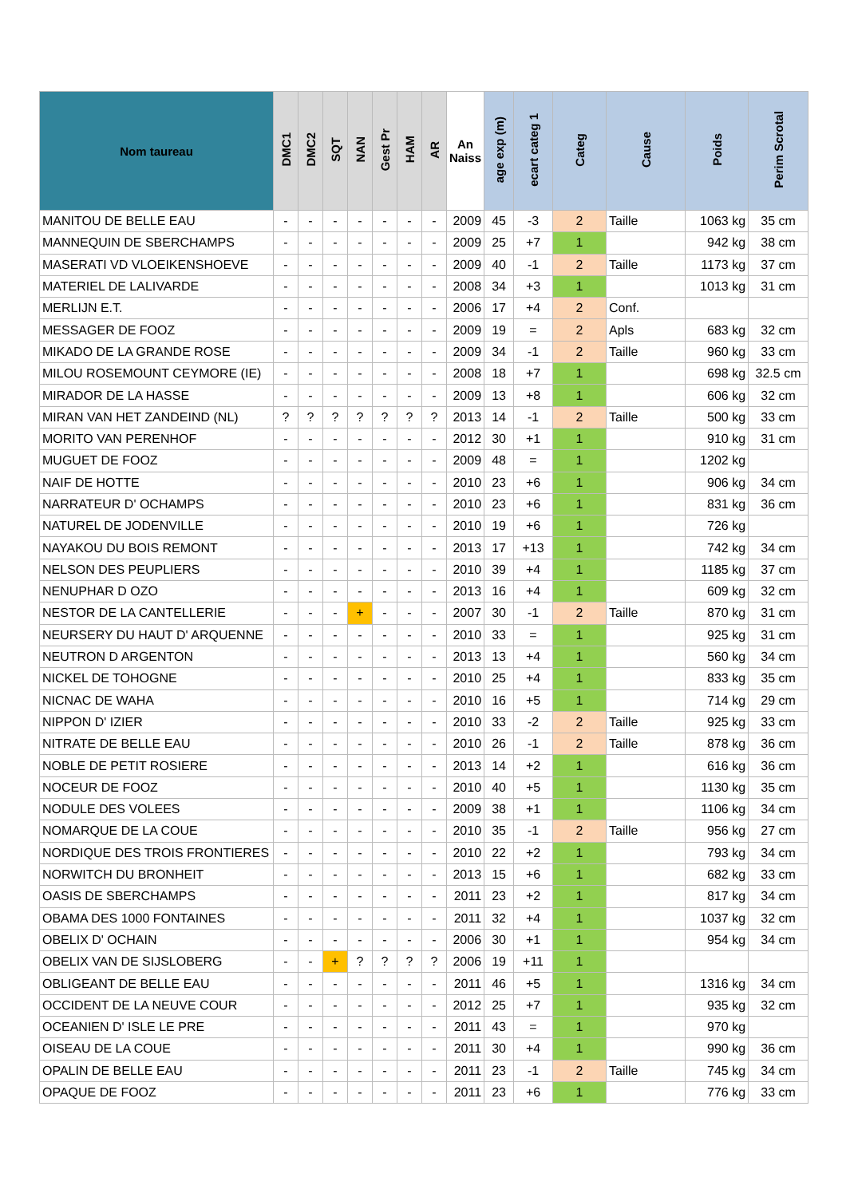| Nom taureau | DMC1 | DMC2 | SQT | NAN | Gest Pr | HAM | AR | An Naiss | age exp (m) | ecart categ 1 | Categ | Cause | Poids | Perim Scrotal |
| --- | --- | --- | --- | --- | --- | --- | --- | --- | --- | --- | --- | --- | --- | --- |
| MANITOU DE BELLE EAU | - | - | - | - | - | - | - | 2009 | 45 | -3 | 2 | Taille | 1063 kg | 35 cm |
| MANNEQUIN DE SBERCHAMPS | - | - | - | - | - | - | - | 2009 | 25 | +7 | 1 | | 942 kg | 38 cm |
| MASERATI VD VLOEIKENSHOEVE | - | - | - | - | - | - | - | 2009 | 40 | -1 | 2 | Taille | 1173 kg | 37 cm |
| MATERIEL DE LALIVARDE | - | - | - | - | - | - | - | 2008 | 34 | +3 | 1 | | 1013 kg | 31 cm |
| MERLIJN E.T. | - | - | - | - | - | - | - | 2006 | 17 | +4 | 2 | Conf. | | |
| MESSAGER DE FOOZ | - | - | - | - | - | - | - | 2009 | 19 | = | 2 | Apls | 683 kg | 32 cm |
| MIKADO DE LA GRANDE ROSE | - | - | - | - | - | - | - | 2009 | 34 | -1 | 2 | Taille | 960 kg | 33 cm |
| MILOU ROSEMOUNT CEYMORE (IE) | - | - | - | - | - | - | - | 2008 | 18 | +7 | 1 | | 698 kg | 32.5 cm |
| MIRADOR DE LA HASSE | - | - | - | - | - | - | - | 2009 | 13 | +8 | 1 | | 606 kg | 32 cm |
| MIRAN VAN HET ZANDEIND (NL) | ? | ? | ? | ? | ? | ? | ? | 2013 | 14 | -1 | 2 | Taille | 500 kg | 33 cm |
| MORITO VAN PERENHOF | - | - | - | - | - | - | - | 2012 | 30 | +1 | 1 | | 910 kg | 31 cm |
| MUGUET DE FOOZ | - | - | - | - | - | - | - | 2009 | 48 | = | 1 | | 1202 kg | |
| NAIF DE HOTTE | - | - | - | - | - | - | - | 2010 | 23 | +6 | 1 | | 906 kg | 34 cm |
| NARRATEUR D' OCHAMPS | - | - | - | - | - | - | - | 2010 | 23 | +6 | 1 | | 831 kg | 36 cm |
| NATUREL DE JODENVILLE | - | - | - | - | - | - | - | 2010 | 19 | +6 | 1 | | 726 kg | |
| NAYAKOU DU BOIS REMONT | - | - | - | - | - | - | - | 2013 | 17 | +13 | 1 | | 742 kg | 34 cm |
| NELSON DES PEUPLIERS | - | - | - | - | - | - | - | 2010 | 39 | +4 | 1 | | 1185 kg | 37 cm |
| NENUPHAR D OZO | - | - | - | - | - | - | - | 2013 | 16 | +4 | 1 | | 609 kg | 32 cm |
| NESTOR DE LA CANTELLERIE | - | - | - | + | - | - | - | 2007 | 30 | -1 | 2 | Taille | 870 kg | 31 cm |
| NEURSERY DU HAUT D' ARQUENNE | - | - | - | - | - | - | - | 2010 | 33 | = | 1 | | 925 kg | 31 cm |
| NEUTRON D ARGENTON | - | - | - | - | - | - | - | 2013 | 13 | +4 | 1 | | 560 kg | 34 cm |
| NICKEL DE TOHOGNE | - | - | - | - | - | - | - | 2010 | 25 | +4 | 1 | | 833 kg | 35 cm |
| NICNAC DE WAHA | - | - | - | - | - | - | - | 2010 | 16 | +5 | 1 | | 714 kg | 29 cm |
| NIPPON D' IZIER | - | - | - | - | - | - | - | 2010 | 33 | -2 | 2 | Taille | 925 kg | 33 cm |
| NITRATE DE BELLE EAU | - | - | - | - | - | - | - | 2010 | 26 | -1 | 2 | Taille | 878 kg | 36 cm |
| NOBLE DE PETIT ROSIERE | - | - | - | - | - | - | - | 2013 | 14 | +2 | 1 | | 616 kg | 36 cm |
| NOCEUR DE FOOZ | - | - | - | - | - | - | - | 2010 | 40 | +5 | 1 | | 1130 kg | 35 cm |
| NODULE DES VOLEES | - | - | - | - | - | - | - | 2009 | 38 | +1 | 1 | | 1106 kg | 34 cm |
| NOMARQUE DE LA COUE | - | - | - | - | - | - | - | 2010 | 35 | -1 | 2 | Taille | 956 kg | 27 cm |
| NORDIQUE DES TROIS FRONTIERES | - | - | - | - | - | - | - | 2010 | 22 | +2 | 1 | | 793 kg | 34 cm |
| NORWITCH DU BRONHEIT | - | - | - | - | - | - | - | 2013 | 15 | +6 | 1 | | 682 kg | 33 cm |
| OASIS DE SBERCHAMPS | - | - | - | - | - | - | - | 2011 | 23 | +2 | 1 | | 817 kg | 34 cm |
| OBAMA DES 1000 FONTAINES | - | - | - | - | - | - | - | 2011 | 32 | +4 | 1 | | 1037 kg | 32 cm |
| OBELIX D' OCHAIN | - | - | - | - | - | - | - | 2006 | 30 | +1 | 1 | | 954 kg | 34 cm |
| OBELIX VAN DE SIJSLOBERG | - | - | + | ? | ? | ? | ? | 2006 | 19 | +11 | 1 | | | |
| OBLIGEANT DE BELLE EAU | - | - | - | - | - | - | - | 2011 | 46 | +5 | 1 | | 1316 kg | 34 cm |
| OCCIDENT DE LA NEUVE COUR | - | - | - | - | - | - | - | 2012 | 25 | +7 | 1 | | 935 kg | 32 cm |
| OCEANIEN D' ISLE LE PRE | - | - | - | - | - | - | - | 2011 | 43 | = | 1 | | 970 kg | |
| OISEAU DE LA COUE | - | - | - | - | - | - | - | 2011 | 30 | +4 | 1 | | 990 kg | 36 cm |
| OPALIN DE BELLE EAU | - | - | - | - | - | - | - | 2011 | 23 | -1 | 2 | Taille | 745 kg | 34 cm |
| OPAQUE DE FOOZ | - | - | - | - | - | - | - | 2011 | 23 | +6 | 1 | | 776 kg | 33 cm |